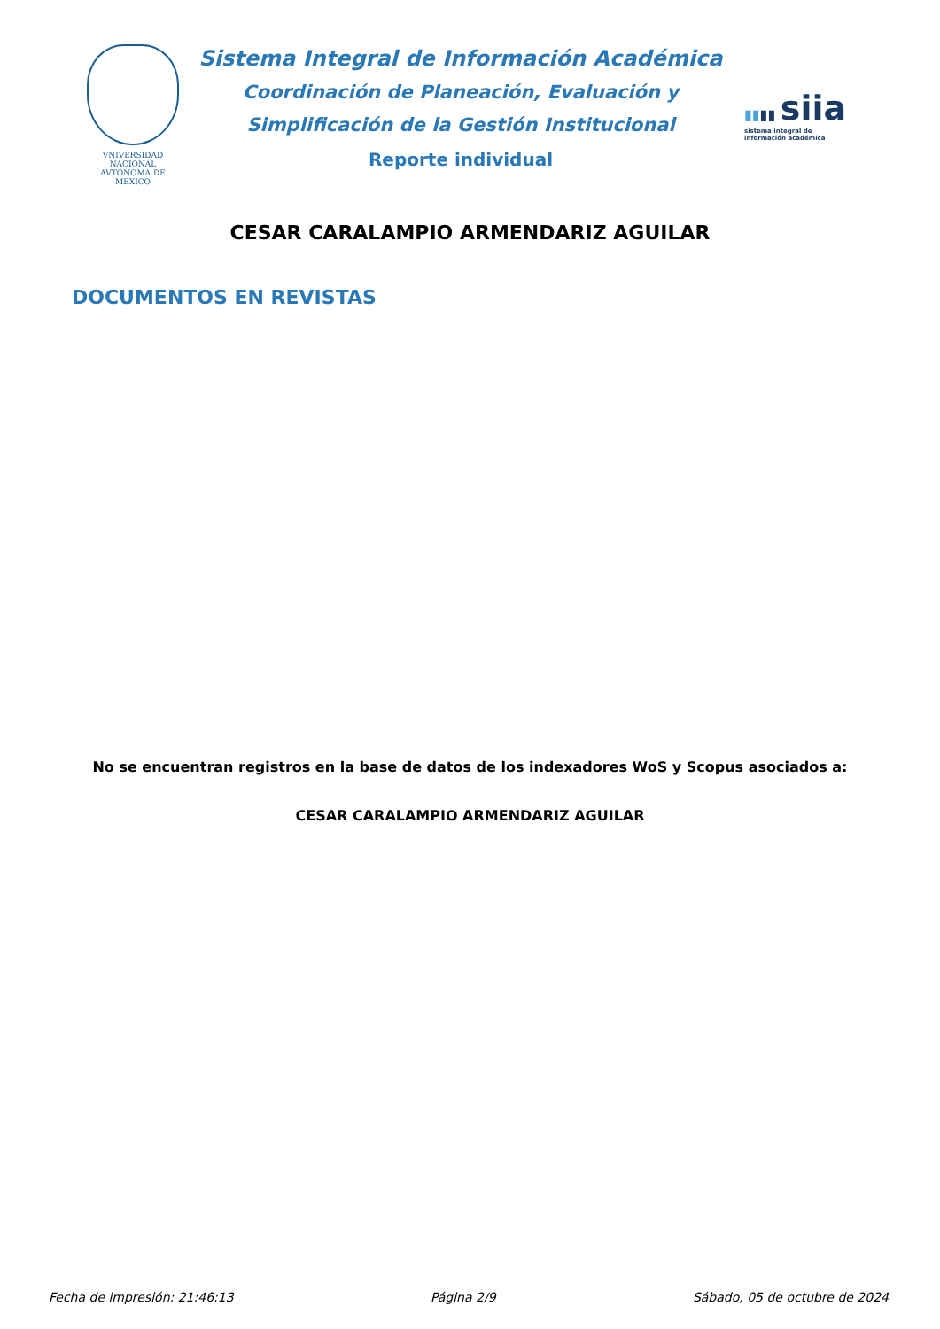VNIVERSIDAD NACIONAL
AVTONOMA DE
MEXICO
Sistema Integral de Información Académica
Coordinación de Planeación, Evaluación y
Simplificación de la Gestión Institucional
Reporte individual
▮▮▮▮ siia
sistema integral de
información académica
CESAR CARALAMPIO ARMENDARIZ AGUILAR
DOCUMENTOS EN REVISTAS
No se encuentran registros en la base de datos de los indexadores WoS y Scopus asociados a:
CESAR CARALAMPIO ARMENDARIZ AGUILAR
Fecha de impresión: 21:46:13 Página 2/9 Sábado, 05 de octubre de 2024